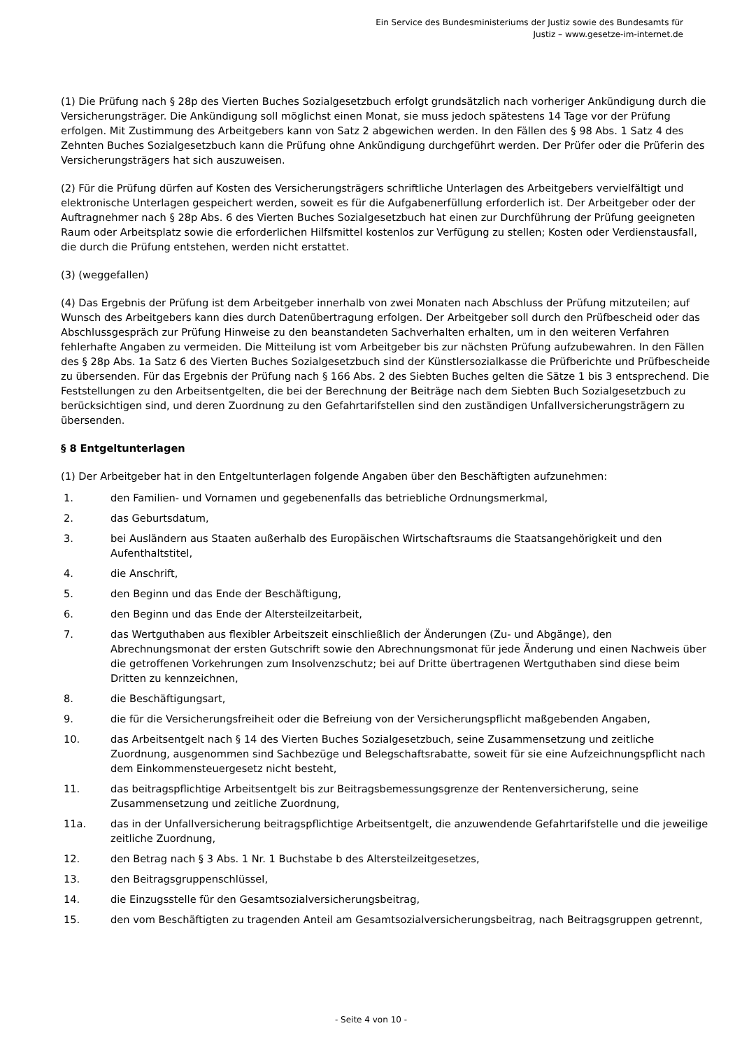Ein Service des Bundesministeriums der Justiz sowie des Bundesamts für
Justiz – www.gesetze-im-internet.de
(1) Die Prüfung nach § 28p des Vierten Buches Sozialgesetzbuch erfolgt grundsätzlich nach vorheriger Ankündigung durch die Versicherungsträger. Die Ankündigung soll möglichst einen Monat, sie muss jedoch spätestens 14 Tage vor der Prüfung erfolgen. Mit Zustimmung des Arbeitgebers kann von Satz 2 abgewichen werden. In den Fällen des § 98 Abs. 1 Satz 4 des Zehnten Buches Sozialgesetzbuch kann die Prüfung ohne Ankündigung durchgeführt werden. Der Prüfer oder die Prüferin des Versicherungsträgers hat sich auszuweisen.
(2) Für die Prüfung dürfen auf Kosten des Versicherungsträgers schriftliche Unterlagen des Arbeitgebers vervielfältigt und elektronische Unterlagen gespeichert werden, soweit es für die Aufgabenerfüllung erforderlich ist. Der Arbeitgeber oder der Auftragnehmer nach § 28p Abs. 6 des Vierten Buches Sozialgesetzbuch hat einen zur Durchführung der Prüfung geeigneten Raum oder Arbeitsplatz sowie die erforderlichen Hilfsmittel kostenlos zur Verfügung zu stellen; Kosten oder Verdienstausfall, die durch die Prüfung entstehen, werden nicht erstattet.
(3) (weggefallen)
(4) Das Ergebnis der Prüfung ist dem Arbeitgeber innerhalb von zwei Monaten nach Abschluss der Prüfung mitzuteilen; auf Wunsch des Arbeitgebers kann dies durch Datenübertragung erfolgen. Der Arbeitgeber soll durch den Prüfbescheid oder das Abschlussgespräch zur Prüfung Hinweise zu den beanstandeten Sachverhalten erhalten, um in den weiteren Verfahren fehlerhafte Angaben zu vermeiden. Die Mitteilung ist vom Arbeitgeber bis zur nächsten Prüfung aufzubewahren. In den Fällen des § 28p Abs. 1a Satz 6 des Vierten Buches Sozialgesetzbuch sind der Künstlersozialkasse die Prüfberichte und Prüfbescheide zu übersenden. Für das Ergebnis der Prüfung nach § 166 Abs. 2 des Siebten Buches gelten die Sätze 1 bis 3 entsprechend. Die Feststellungen zu den Arbeitsentgelten, die bei der Berechnung der Beiträge nach dem Siebten Buch Sozialgesetzbuch zu berücksichtigen sind, und deren Zuordnung zu den Gefahrtarifstellen sind den zuständigen Unfallversicherungsträgern zu übersenden.
§ 8 Entgeltunterlagen
(1) Der Arbeitgeber hat in den Entgeltunterlagen folgende Angaben über den Beschäftigten aufzunehmen:
1. den Familien- und Vornamen und gegebenenfalls das betriebliche Ordnungsmerkmal,
2. das Geburtsdatum,
3. bei Ausländern aus Staaten außerhalb des Europäischen Wirtschaftsraums die Staatsangehörigkeit und den Aufenthaltstitel,
4. die Anschrift,
5. den Beginn und das Ende der Beschäftigung,
6. den Beginn und das Ende der Altersteilzeitarbeit,
7. das Wertguthaben aus flexibler Arbeitszeit einschließlich der Änderungen (Zu- und Abgänge), den Abrechnungsmonat der ersten Gutschrift sowie den Abrechnungsmonat für jede Änderung und einen Nachweis über die getroffenen Vorkehrungen zum Insolvenzschutz; bei auf Dritte übertragenen Wertguthaben sind diese beim Dritten zu kennzeichnen,
8. die Beschäftigungsart,
9. die für die Versicherungsfreiheit oder die Befreiung von der Versicherungspflicht maßgebenden Angaben,
10. das Arbeitsentgelt nach § 14 des Vierten Buches Sozialgesetzbuch, seine Zusammensetzung und zeitliche Zuordnung, ausgenommen sind Sachbezüge und Belegschaftsrabatte, soweit für sie eine Aufzeichnungspflicht nach dem Einkommensteuergesetz nicht besteht,
11. das beitragspflichtige Arbeitsentgelt bis zur Beitragsbemessungsgrenze der Rentenversicherung, seine Zusammensetzung und zeitliche Zuordnung,
11a. das in der Unfallversicherung beitragspflichtige Arbeitsentgelt, die anzuwendende Gefahrtarifstelle und die jeweilige zeitliche Zuordnung,
12. den Betrag nach § 3 Abs. 1 Nr. 1 Buchstabe b des Altersteilzeitgesetzes,
13. den Beitragsgruppenschlüssel,
14. die Einzugsstelle für den Gesamtsozialversicherungsbeitrag,
15. den vom Beschäftigten zu tragenden Anteil am Gesamtsozialversicherungsbeitrag, nach Beitragsgruppen getrennt,
- Seite 4 von 10 -